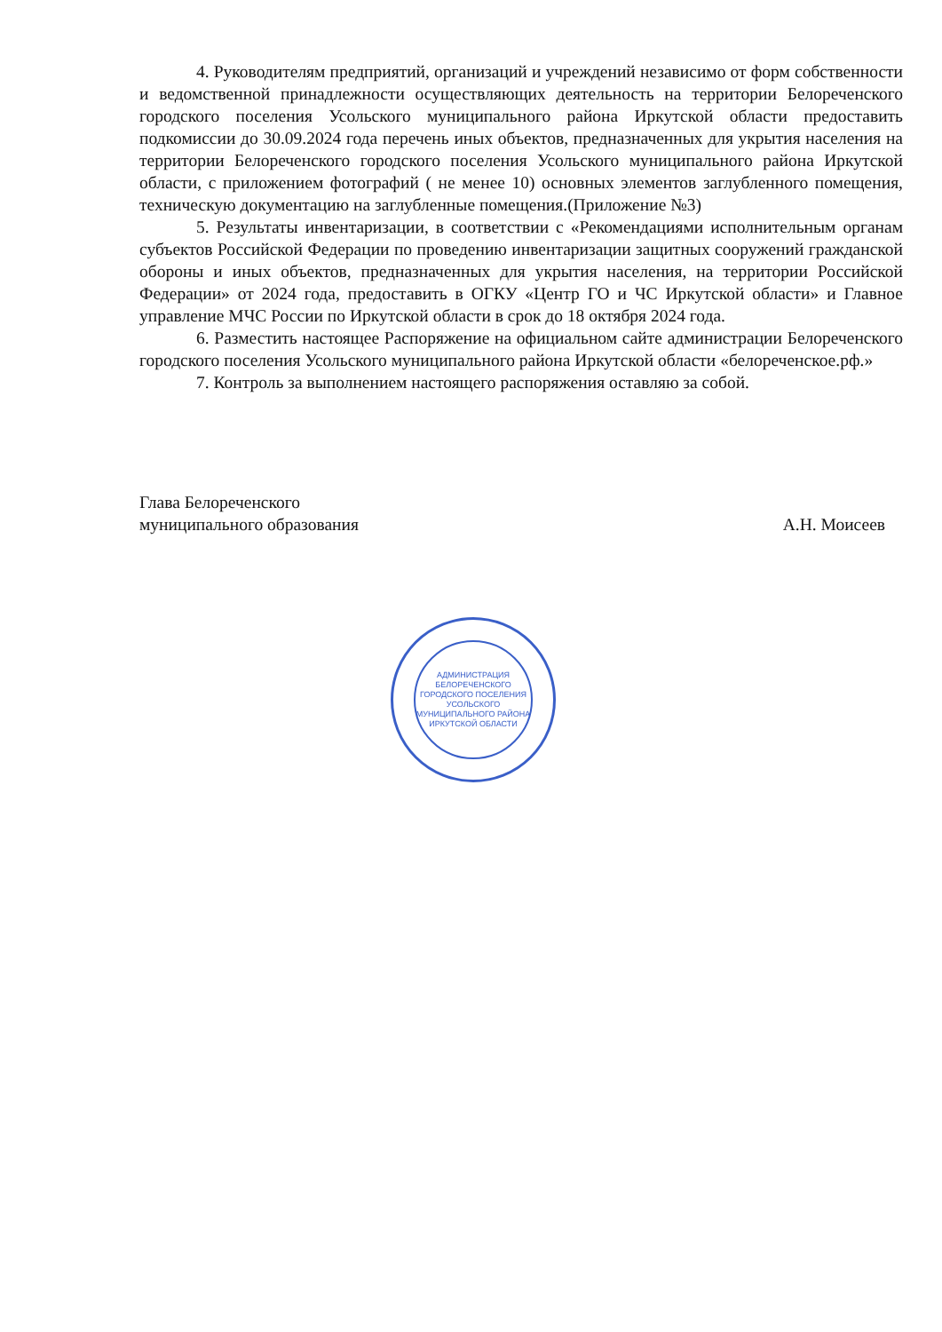4. Руководителям предприятий, организаций и учреждений независимо от форм собственности и ведомственной принадлежности осуществляющих деятельность на территории Белореченского городского поселения Усольского муниципального района Иркутской области предоставить подкомиссии до 30.09.2024 года перечень иных объектов, предназначенных для укрытия населения на территории Белореченского городского поселения Усольского муниципального района Иркутской области, с приложением фотографий ( не менее 10) основных элементов заглубленного помещения, техническую документацию на заглубленные помещения.(Приложение №3)
5. Результаты инвентаризации, в соответствии с «Рекомендациями исполнительным органам субъектов Российской Федерации по проведению инвентаризации защитных сооружений гражданской обороны и иных объектов, предназначенных для укрытия населения, на территории Российской Федерации» от 2024 года, предоставить в ОГКУ «Центр ГО и ЧС Иркутской области» и Главное управление МЧС России по Иркутской области в срок до 18 октября 2024 года.
6. Разместить настоящее Распоряжение на официальном сайте администрации Белореченского городского поселения Усольского муниципального района Иркутской области «белореченское.рф.»
7. Контроль за выполнением настоящего распоряжения оставляю за собой.
Глава Белореченского
муниципального образования
А.Н. Моисеев
АДМИНИСТРАЦИЯ БЕЛОРЕЧЕНСКОГО ГОРОДСКОГО ПОСЕЛЕНИЯ УСОЛЬСКОГО МУНИЦИПАЛЬНОГО РАЙОНА ИРКУТСКОЙ ОБЛАСТИ